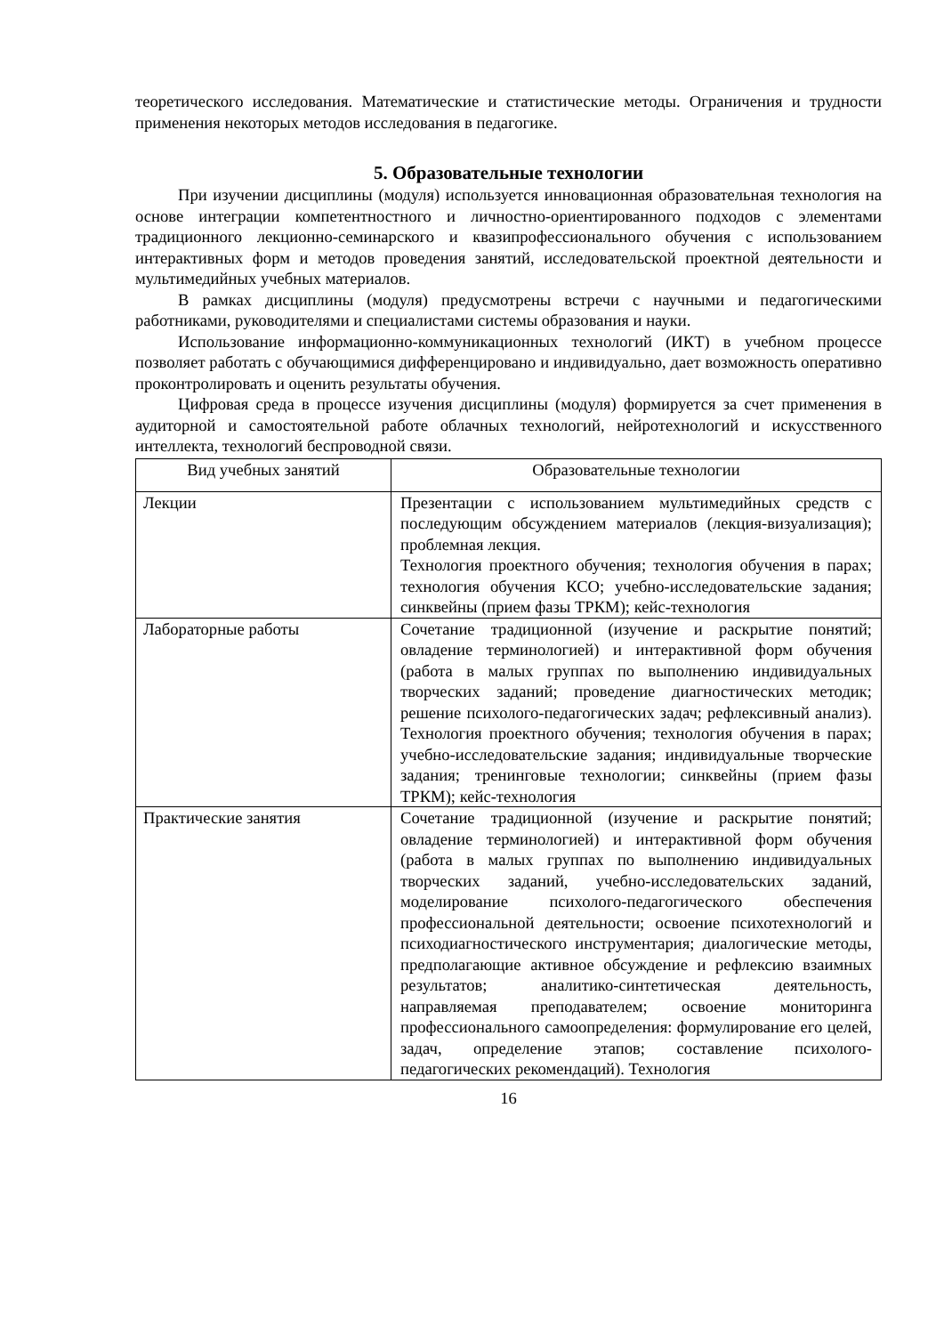теоретического исследования. Математические и статистические методы. Ограничения и трудности применения некоторых методов исследования в педагогике.
5. Образовательные технологии
При изучении дисциплины (модуля) используется инновационная образовательная технология на основе интеграции компетентностного и личностно-ориентированного подходов с элементами традиционного лекционно-семинарского и квазипрофессионального обучения с использованием интерактивных форм и методов проведения занятий, исследовательской проектной деятельности и мультимедийных учебных материалов.
В рамках дисциплины (модуля) предусмотрены встречи с научными и педагогическими работниками, руководителями и специалистами системы образования и науки.
Использование информационно-коммуникационных технологий (ИКТ) в учебном процессе позволяет работать с обучающимися дифференцировано и индивидуально, дает возможность оперативно проконтролировать и оценить результаты обучения.
Цифровая среда в процессе изучения дисциплины (модуля) формируется за счет применения в аудиторной и самостоятельной работе облачных технологий, нейротехнологий и искусственного интеллекта, технологий беспроводной связи.
| Вид учебных занятий | Образовательные технологии |
| --- | --- |
| Лекции | Презентации с использованием мультимедийных средств с последующим обсуждением материалов (лекция-визуализация); проблемная лекция. Технология проектного обучения; технология обучения в парах; технология обучения КСО; учебно-исследовательские задания; синквейны (прием фазы ТРКМ); кейс-технология |
| Лабораторные работы | Сочетание традиционной (изучение и раскрытие понятий; овладение терминологией) и интерактивной форм обучения (работа в малых группах по выполнению индивидуальных творческих заданий; проведение диагностических методик; решение психолого-педагогических задач; рефлексивный анализ). Технология проектного обучения; технология обучения в парах; учебно-исследовательские задания; индивидуальные творческие задания; тренинговые технологии; синквейны (прием фазы ТРКМ); кейс-технология |
| Практические занятия | Сочетание традиционной (изучение и раскрытие понятий; овладение терминологией) и интерактивной форм обучения (работа в малых группах по выполнению индивидуальных творческих заданий, учебно-исследовательских заданий, моделирование психолого-педагогического обеспечения профессиональной деятельности; освоение психотехнологий и психодиагностического инструментария; диалогические методы, предполагающие активное обсуждение и рефлексию взаимных результатов; аналитико-синтетическая деятельность, направляемая преподавателем; освоение мониторинга профессионального самоопределения: формулирование его целей, задач, определение этапов; составление психолого-педагогических рекомендаций). Технология |
16